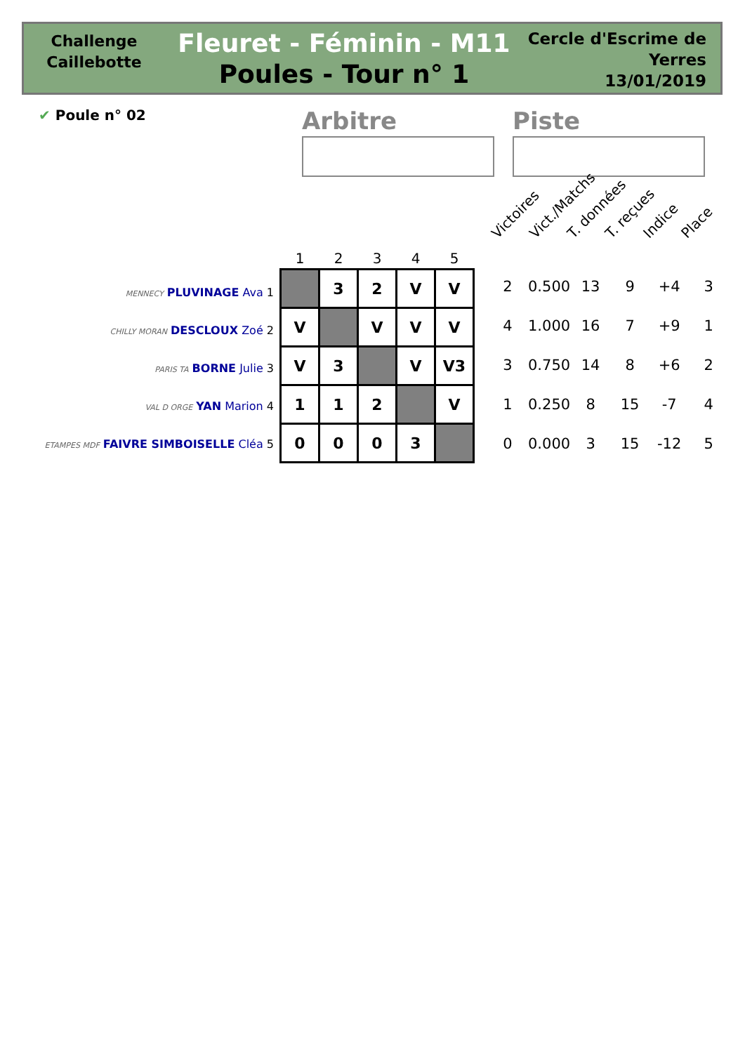Challenge
Caillebotte
Fleuret - Féminin - M11
Poules - Tour n° 1
Cercle d'Escrime de Yerres
13/01/2019
✔ Poule n° 02 Arbitre Piste
Victoires Vict./Matchs T. données T. reçues Indice Place
MENNECY PLUVINAGE Ava 1
CHILLY MORAN DESCLOUX Zoé 2
PARIS TA BORNE Julie 3
VAL D ORGE YAN Marion 4
ETAMPES MDF FAIVRE SIMBOISELLE Cléa 5
| 1 | 2 | 3 | 4 | 5 |
| --- | --- | --- | --- | --- |
| | 3 | 2 | V | V |
| V | | V | V | V |
| V | 3 | | V | V3 |
| 1 | 1 | 2 | | V |
| 0 | 0 | 0 | 3 | |
| 2 | 0.500 | 13 | 9 | +4 | 3 |
| 4 | 1.000 | 16 | 7 | +9 | 1 |
| 3 | 0.750 | 14 | 8 | +6 | 2 |
| 1 | 0.250 | 8 | 15 | -7 | 4 |
| 0 | 0.000 | 3 | 15 | -12 | 5 |